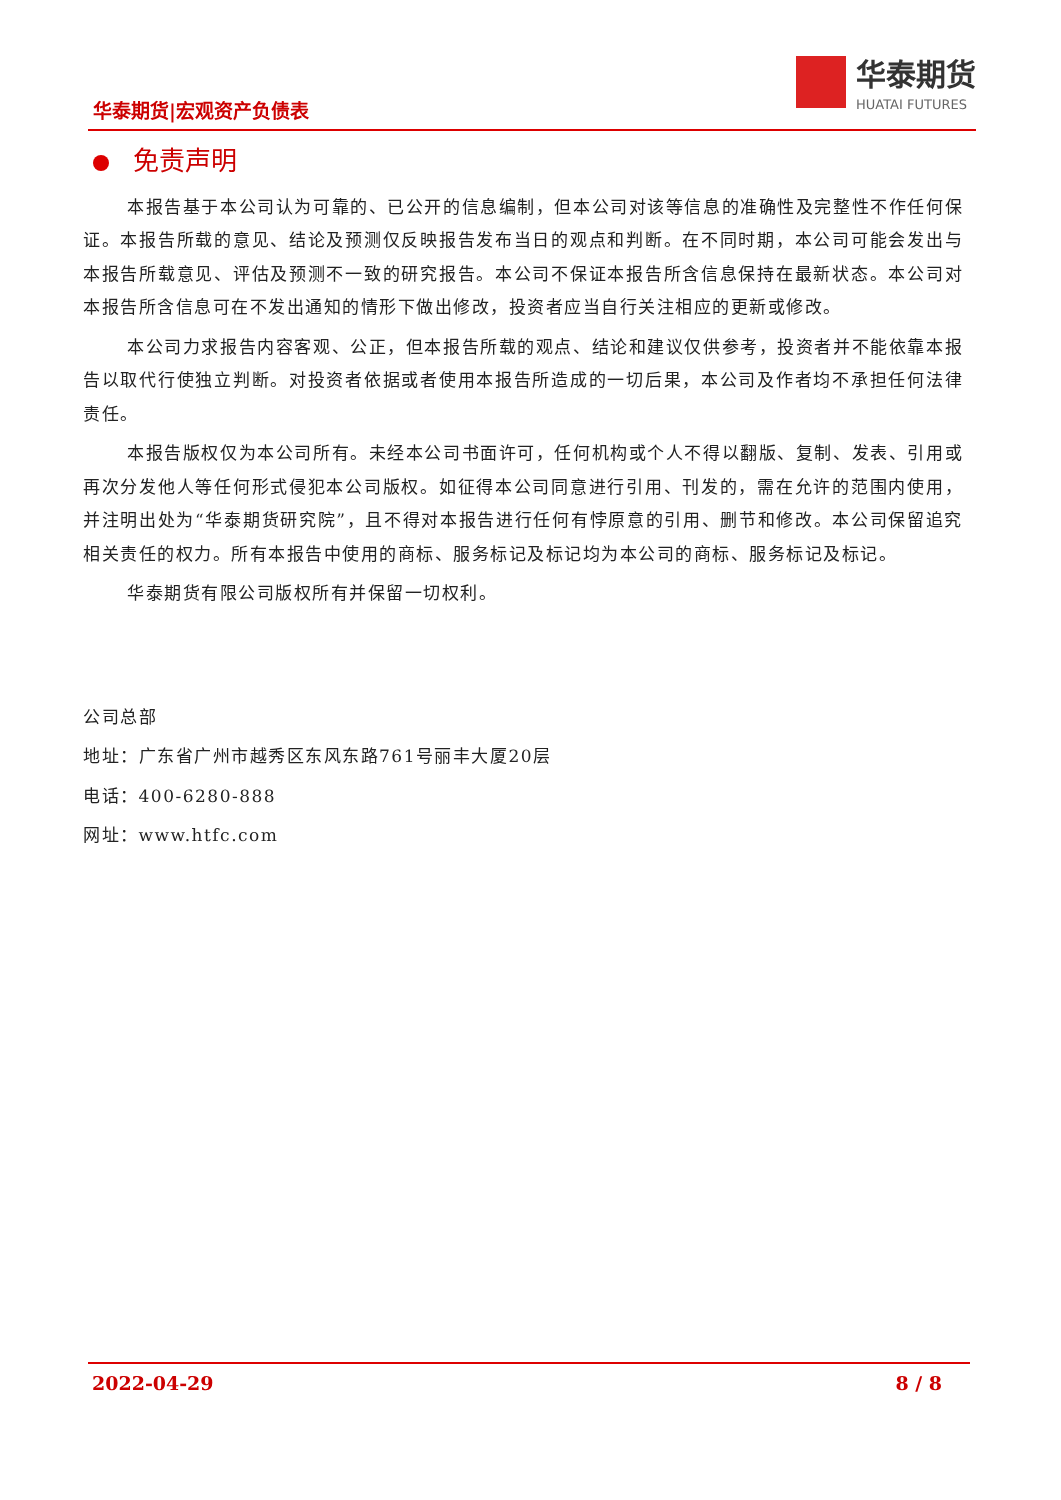华泰期货|宏观资产负债表
华泰期货
HUATAI FUTURES
免责声明
本报告基于本公司认为可靠的、已公开的信息编制，但本公司对该等信息的准确性及完整性不作任何保证。本报告所载的意见、结论及预测仅反映报告发布当日的观点和判断。在不同时期，本公司可能会发出与本报告所载意见、评估及预测不一致的研究报告。本公司不保证本报告所含信息保持在最新状态。本公司对本报告所含信息可在不发出通知的情形下做出修改，投资者应当自行关注相应的更新或修改。
本公司力求报告内容客观、公正，但本报告所载的观点、结论和建议仅供参考，投资者并不能依靠本报告以取代行使独立判断。对投资者依据或者使用本报告所造成的一切后果，本公司及作者均不承担任何法律责任。
本报告版权仅为本公司所有。未经本公司书面许可，任何机构或个人不得以翻版、复制、发表、引用或再次分发他人等任何形式侵犯本公司版权。如征得本公司同意进行引用、刊发的，需在允许的范围内使用，并注明出处为“华泰期货研究院”，且不得对本报告进行任何有悖原意的引用、删节和修改。本公司保留追究相关责任的权力。所有本报告中使用的商标、服务标记及标记均为本公司的商标、服务标记及标记。
华泰期货有限公司版权所有并保留一切权利。
公司总部
地址：广东省广州市越秀区东风东路761号丽丰大厦20层
电话：400-6280-888
网址：www.htfc.com
2022-04-29 8 / 8